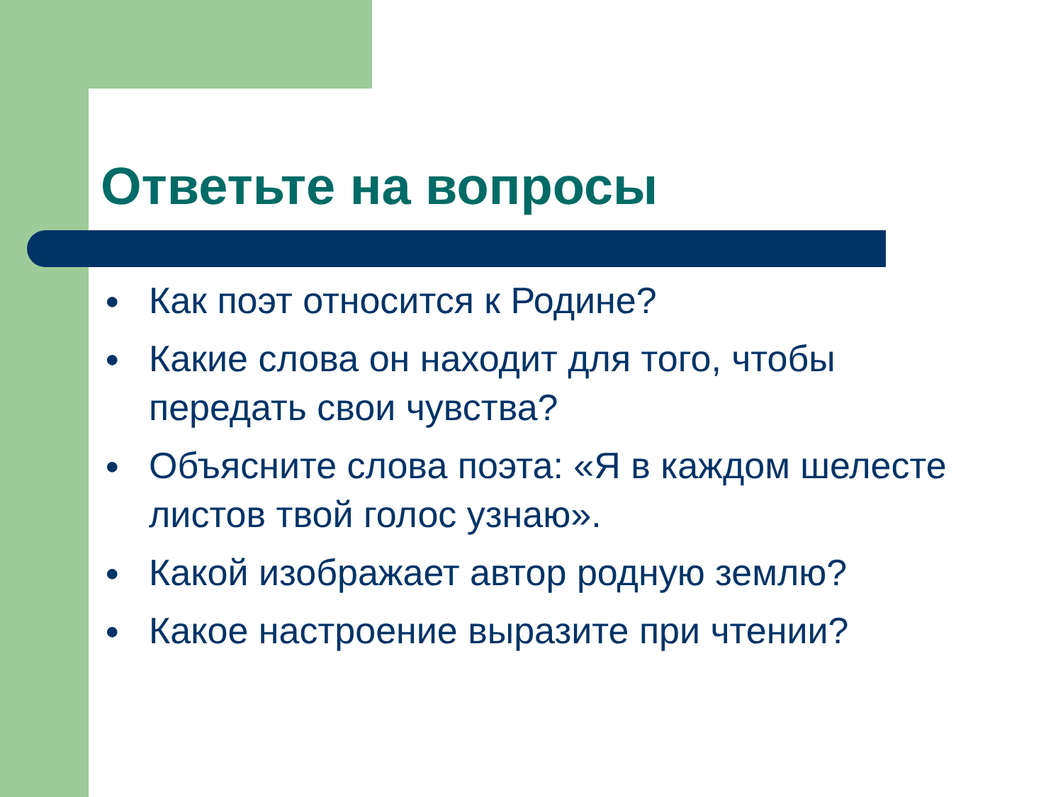Ответьте на вопросы
● Как поэт относится к Родине?
● Какие слова он находит для того, чтобы передать свои чувства?
● Объясните слова поэта: «Я в каждом шелесте листов твой голос узнаю».
● Какой изображает автор родную землю?
● Какое настроение выразите при чтении?